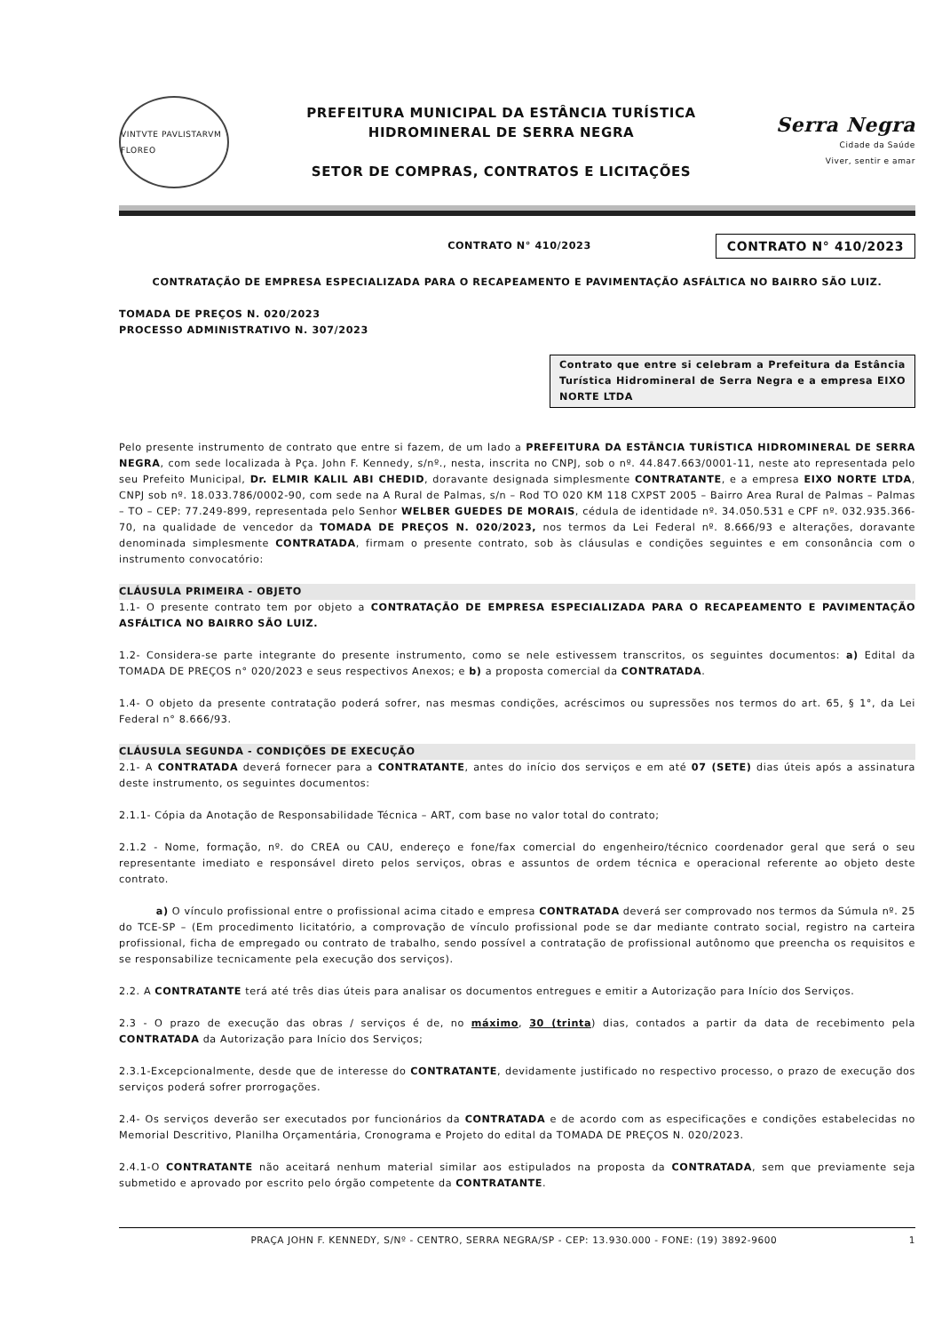VINTVTE PAVLISTARVM FLOREO
PREFEITURA MUNICIPAL DA ESTÂNCIA TURÍSTICA
HIDROMINERAL DE SERRA NEGRA
SETOR DE COMPRAS, CONTRATOS E LICITAÇÕES
Serra Negra
Cidade da Saúde
Viver, sentir e amar
CONTRATO N° 410/2023 CONTRATO N° 410/2023
CONTRATAÇÃO DE EMPRESA ESPECIALIZADA PARA O RECAPEAMENTO E PAVIMENTAÇÃO ASFÁLTICA NO BAIRRO SÃO LUIZ.
TOMADA DE PREÇOS N. 020/2023
PROCESSO ADMINISTRATIVO N. 307/2023
Contrato que entre si celebram a Prefeitura da Estância Turística Hidromineral de Serra Negra e a empresa EIXO NORTE LTDA
Pelo presente instrumento de contrato que entre si fazem, de um lado a PREFEITURA DA ESTÂNCIA TURÍSTICA HIDROMINERAL DE SERRA NEGRA, com sede localizada à Pça. John F. Kennedy, s/nº., nesta, inscrita no CNPJ, sob o nº. 44.847.663/0001-11, neste ato representada pelo seu Prefeito Municipal, Dr. ELMIR KALIL ABI CHEDID, doravante designada simplesmente CONTRATANTE, e a empresa EIXO NORTE LTDA, CNPJ sob nº. 18.033.786/0002-90, com sede na A Rural de Palmas, s/n – Rod TO 020 KM 118 CXPST 2005 – Bairro Area Rural de Palmas – Palmas – TO – CEP: 77.249-899, representada pelo Senhor WELBER GUEDES DE MORAIS, cédula de identidade nº. 34.050.531 e CPF nº. 032.935.366-70, na qualidade de vencedor da TOMADA DE PREÇOS N. 020/2023, nos termos da Lei Federal nº. 8.666/93 e alterações, doravante denominada simplesmente CONTRATADA, firmam o presente contrato, sob às cláusulas e condições seguintes e em consonância com o instrumento convocatório:
CLÁUSULA PRIMEIRA - OBJETO
1.1- O presente contrato tem por objeto a CONTRATAÇÃO DE EMPRESA ESPECIALIZADA PARA O RECAPEAMENTO E PAVIMENTAÇÃO ASFÁLTICA NO BAIRRO SÃO LUIZ.
1.2- Considera-se parte integrante do presente instrumento, como se nele estivessem transcritos, os seguintes documentos: a) Edital da TOMADA DE PREÇOS n° 020/2023 e seus respectivos Anexos; e b) a proposta comercial da CONTRATADA.
1.4- O objeto da presente contratação poderá sofrer, nas mesmas condições, acréscimos ou supressões nos termos do art. 65, § 1°, da Lei Federal n° 8.666/93.
CLÁUSULA SEGUNDA - CONDIÇÕES DE EXECUÇÃO
2.1- A CONTRATADA deverá fornecer para a CONTRATANTE, antes do início dos serviços e em até 07 (SETE) dias úteis após a assinatura deste instrumento, os seguintes documentos:
2.1.1- Cópia da Anotação de Responsabilidade Técnica – ART, com base no valor total do contrato;
2.1.2 - Nome, formação, nº. do CREA ou CAU, endereço e fone/fax comercial do engenheiro/técnico coordenador geral que será o seu representante imediato e responsável direto pelos serviços, obras e assuntos de ordem técnica e operacional referente ao objeto deste contrato.
a) O vínculo profissional entre o profissional acima citado e empresa CONTRATADA deverá ser comprovado nos termos da Súmula nº. 25 do TCE-SP – (Em procedimento licitatório, a comprovação de vínculo profissional pode se dar mediante contrato social, registro na carteira profissional, ficha de empregado ou contrato de trabalho, sendo possível a contratação de profissional autônomo que preencha os requisitos e se responsabilize tecnicamente pela execução dos serviços).
2.2. A CONTRATANTE terá até três dias úteis para analisar os documentos entregues e emitir a Autorização para Início dos Serviços.
2.3 - O prazo de execução das obras / serviços é de, no máximo, 30 (trinta) dias, contados a partir da data de recebimento pela CONTRATADA da Autorização para Início dos Serviços;
2.3.1-Excepcionalmente, desde que de interesse do CONTRATANTE, devidamente justificado no respectivo processo, o prazo de execução dos serviços poderá sofrer prorrogações.
2.4- Os serviços deverão ser executados por funcionários da CONTRATADA e de acordo com as especificações e condições estabelecidas no Memorial Descritivo, Planilha Orçamentária, Cronograma e Projeto do edital da TOMADA DE PREÇOS N. 020/2023.
2.4.1-O CONTRATANTE não aceitará nenhum material similar aos estipulados na proposta da CONTRATADA, sem que previamente seja submetido e aprovado por escrito pelo órgão competente da CONTRATANTE.
PRAÇA JOHN F. KENNEDY, S/Nº - CENTRO, SERRA NEGRA/SP - CEP: 13.930.000 - FONE: (19) 3892-9600 1